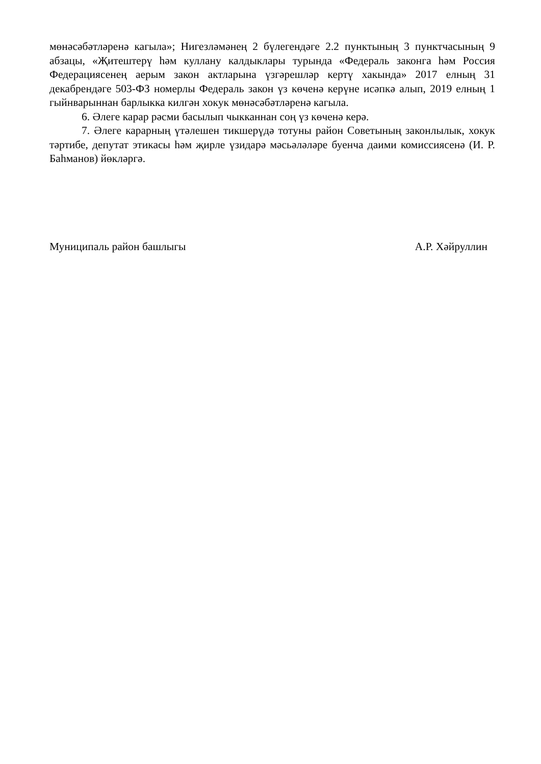мөнәсәбәтләренә кагыла»; Нигезләмәнең 2 бүлегендәге 2.2 пунктының 3 пунктчасының 9 абзацы, «Җитештерү һәм куллану калдыклары турында «Федераль законга һәм Россия Федерациясенең аерым закон актларына үзгәрешләр кертү хакында» 2017 елның 31 декабрендәге 503-ФЗ номерлы Федераль закон үз көченә керүне исәпкә алып, 2019 елның 1 гыйнварыннан барлыкка килгән хокук мөнәсәбәтләренә кагыла.
6. Әлеге карар рәсми басылып чыкканнан соң үз көченә керә.
7. Әлеге карарның үтәлешен тикшерүдә тотуны район Советының законлылык, хокук тәртибе, депутат этикасы һәм җирле үзидарә мәсьәләләре буенча даими комиссиясенә (И. Р. Баһманов) йөкләргә.
Муниципаль район башлыгы А.Р. Хәйруллин